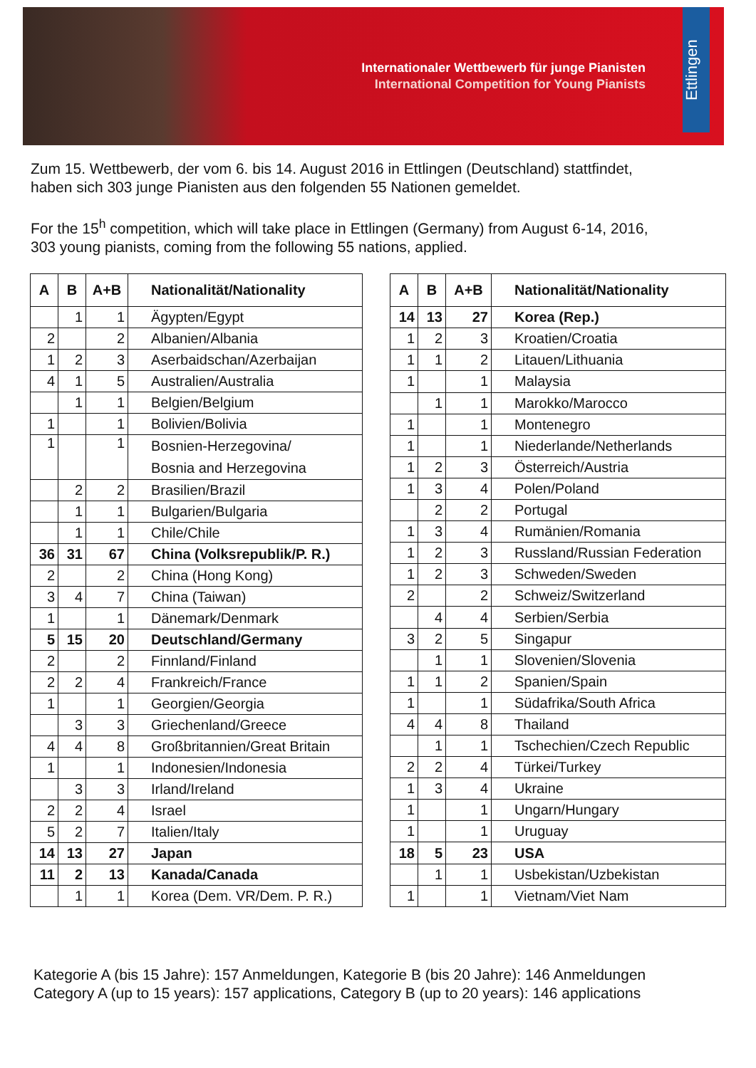Internationaler Wettbewerb für junge Pianisten
International Competition for Young Pianists
Ettlingen
Zum 15. Wettbewerb, der vom 6. bis 14. August 2016 in Ettlingen (Deutschland) stattfindet,
haben sich 303 junge Pianisten aus den folgenden 55 Nationen gemeldet.
For the 15<sup>h</sup> competition, which will take place in Ettlingen (Germany) from August 6-14, 2016,
303 young pianists, coming from the following 55 nations, applied.
| A | B | A+B | Nationalität/Nationality |
| --- | --- | --- | --- |
| | 1 | 1 | Ägypten/Egypt |
| 2 | | 2 | Albanien/Albania |
| 1 | 2 | 3 | Aserbaidschan/Azerbaijan |
| 4 | 1 | 5 | Australien/Australia |
| | 1 | 1 | Belgien/Belgium |
| 1 | | 1 | Bolivien/Bolivia |
| 1 | | 1 | Bosnien-Herzegovina/ Bosnia and Herzegovina |
| | 2 | 2 | Brasilien/Brazil |
| | 1 | 1 | Bulgarien/Bulgaria |
| | 1 | 1 | Chile/Chile |
| 36 | 31 | 67 | China (Volksrepublik/P. R.) |
| 2 | | 2 | China (Hong Kong) |
| 3 | 4 | 7 | China (Taiwan) |
| 1 | | 1 | Dänemark/Denmark |
| 5 | 15 | 20 | Deutschland/Germany |
| 2 | | 2 | Finnland/Finland |
| 2 | 2 | 4 | Frankreich/France |
| 1 | | 1 | Georgien/Georgia |
| | 3 | 3 | Griechenland/Greece |
| 4 | 4 | 8 | Großbritannien/Great Britain |
| 1 | | 1 | Indonesien/Indonesia |
| | 3 | 3 | Irland/Ireland |
| 2 | 2 | 4 | Israel |
| 5 | 2 | 7 | Italien/Italy |
| 14 | 13 | 27 | Japan |
| 11 | 2 | 13 | Kanada/Canada |
| | 1 | 1 | Korea (Dem. VR/Dem. P. R.) |
| A | B | A+B | Nationalität/Nationality |
| --- | --- | --- | --- |
| 14 | 13 | 27 | Korea (Rep.) |
| 1 | 2 | 3 | Kroatien/Croatia |
| 1 | 1 | 2 | Litauen/Lithuania |
| 1 | | 1 | Malaysia |
| | 1 | 1 | Marokko/Marocco |
| 1 | | 1 | Montenegro |
| 1 | | 1 | Niederlande/Netherlands |
| 1 | 2 | 3 | Österreich/Austria |
| 1 | 3 | 4 | Polen/Poland |
| | 2 | 2 | Portugal |
| 1 | 3 | 4 | Rumänien/Romania |
| 1 | 2 | 3 | Russland/Russian Federation |
| 1 | 2 | 3 | Schweden/Sweden |
| 2 | | 2 | Schweiz/Switzerland |
| | 4 | 4 | Serbien/Serbia |
| 3 | 2 | 5 | Singapur |
| | 1 | 1 | Slovenien/Slovenia |
| 1 | 1 | 2 | Spanien/Spain |
| 1 | | 1 | Südafrika/South Africa |
| 4 | 4 | 8 | Thailand |
| | 1 | 1 | Tschechien/Czech Republic |
| 2 | 2 | 4 | Türkei/Turkey |
| 1 | 3 | 4 | Ukraine |
| 1 | | 1 | Ungarn/Hungary |
| 1 | | 1 | Uruguay |
| 18 | 5 | 23 | USA |
| | 1 | 1 | Usbekistan/Uzbekistan |
| 1 | | 1 | Vietnam/Viet Nam |
Kategorie A (bis 15 Jahre): 157 Anmeldungen, Kategorie B (bis 20 Jahre): 146 Anmeldungen
Category A (up to 15 years): 157 applications, Category B (up to 20 years): 146 applications